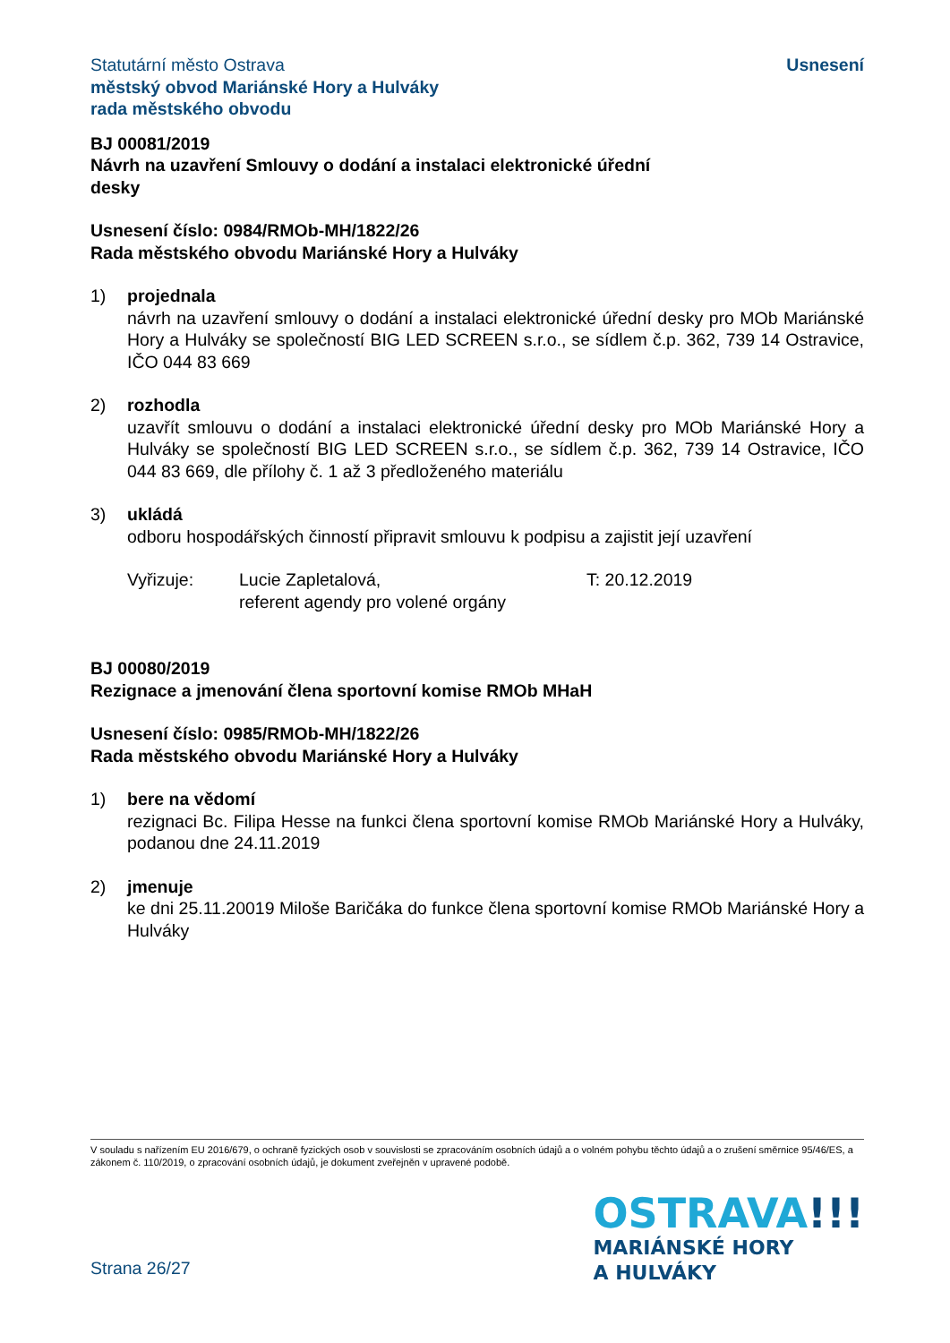Statutární město Ostrava
městský obvod Mariánské Hory a Hulváky
rada městského obvodu
Usnesení
BJ 00081/2019
Návrh na uzavření Smlouvy o dodání a instalaci elektronické úřední
desky
Usnesení číslo: 0984/RMOb-MH/1822/26
Rada městského obvodu Mariánské Hory a Hulváky
1) projednala
návrh na uzavření smlouvy o dodání a instalaci elektronické úřední desky pro MOb Mariánské Hory a Hulváky se společností BIG LED SCREEN s.r.o., se sídlem č.p. 362, 739 14 Ostravice, IČO 044 83 669
2) rozhodla
uzavřít smlouvu o dodání a instalaci elektronické úřední desky pro MOb Mariánské Hory a Hulváky se společností BIG LED SCREEN s.r.o., se sídlem č.p. 362, 739 14 Ostravice, IČO 044 83 669, dle přílohy č. 1 až 3 předloženého materiálu
3) ukládá
odboru hospodářských činností připravit smlouvu k podpisu a zajistit její uzavření
Vyřizuje: Lucie Zapletalová,
referent agendy pro volené orgány
T: 20.12.2019
BJ 00080/2019
Rezignace a jmenování člena sportovní komise RMOb MHaH
Usnesení číslo: 0985/RMOb-MH/1822/26
Rada městského obvodu Mariánské Hory a Hulváky
1) bere na vědomí
rezignaci Bc. Filipa Hesse na funkci člena sportovní komise RMOb Mariánské Hory a Hulváky, podanou dne 24.11.2019
2) jmenuje
ke dni 25.11.20019 Miloše Baričáka do funkce člena sportovní komise RMOb Mariánské Hory a Hulváky
V souladu s nařízením EU 2016/679, o ochraně fyzických osob v souvislosti se zpracováním osobních údajů a o volném pohybu těchto údajů a o zrušení směrnice 95/46/ES, a zákonem č. 110/2019, o zpracování osobních údajů, je dokument zveřejněn v upravené podobě.
Strana 26/27
OSTRAVA!!!
MARIÁNSKÉ HORY
A HULVÁKY